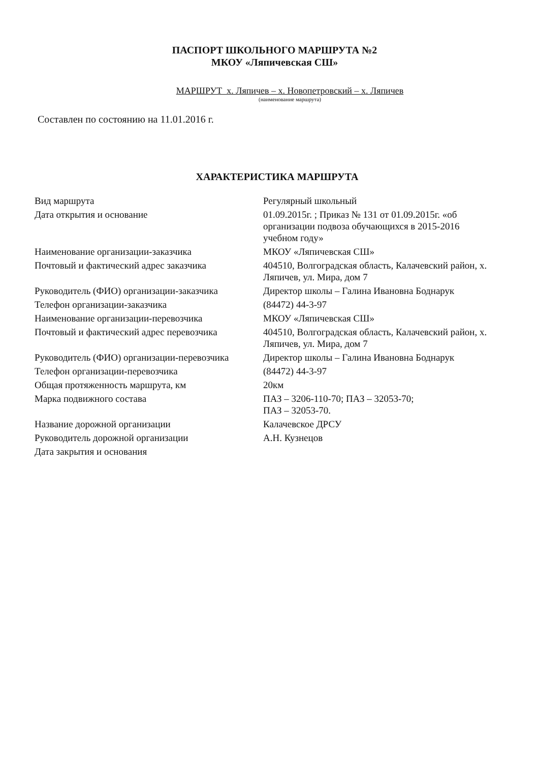ПАСПОРТ ШКОЛЬНОГО МАРШРУТА №2
МКОУ «Ляпичевская СШ»
МАРШРУТ х. Ляпичев – х. Новопетровский – х. Ляпичев
(наименование маршрута)
Составлен по состоянию на 11.01.2016 г.
ХАРАКТЕРИСТИКА МАРШРУТА
| Вид маршрута | Регулярный школьный |
| Дата открытия и основание | 01.09.2015г. ; Приказ № 131 от 01.09.2015г. «об организации подвоза обучающихся в 2015-2016 учебном году» |
| Наименование организации-заказчика | МКОУ «Ляпичевская СШ» |
| Почтовый и фактический адрес заказчика | 404510, Волгоградская область, Калачевский район, х. Ляпичев, ул. Мира, дом 7 |
| Руководитель (ФИО) организации-заказчика | Директор школы – Галина Ивановна Боднарук |
| Телефон организации-заказчика | (84472) 44-3-97 |
| Наименование организации-перевозчика | МКОУ «Ляпичевская СШ» |
| Почтовый и фактический адрес перевозчика | 404510, Волгоградская область, Калачевский район, х. Ляпичев, ул. Мира, дом 7 |
| Руководитель (ФИО) организации-перевозчика | Директор школы – Галина Ивановна Боднарук |
| Телефон организации-перевозчика | (84472) 44-3-97 |
| Общая протяженность маршрута, км | 20км |
| Марка подвижного состава | ПАЗ – 3206-110-70; ПАЗ – 32053-70; ПАЗ – 32053-70. |
| Название дорожной организации | Калачевское ДРСУ |
| Руководитель дорожной организации | А.Н. Кузнецов |
| Дата закрытия и основания | |